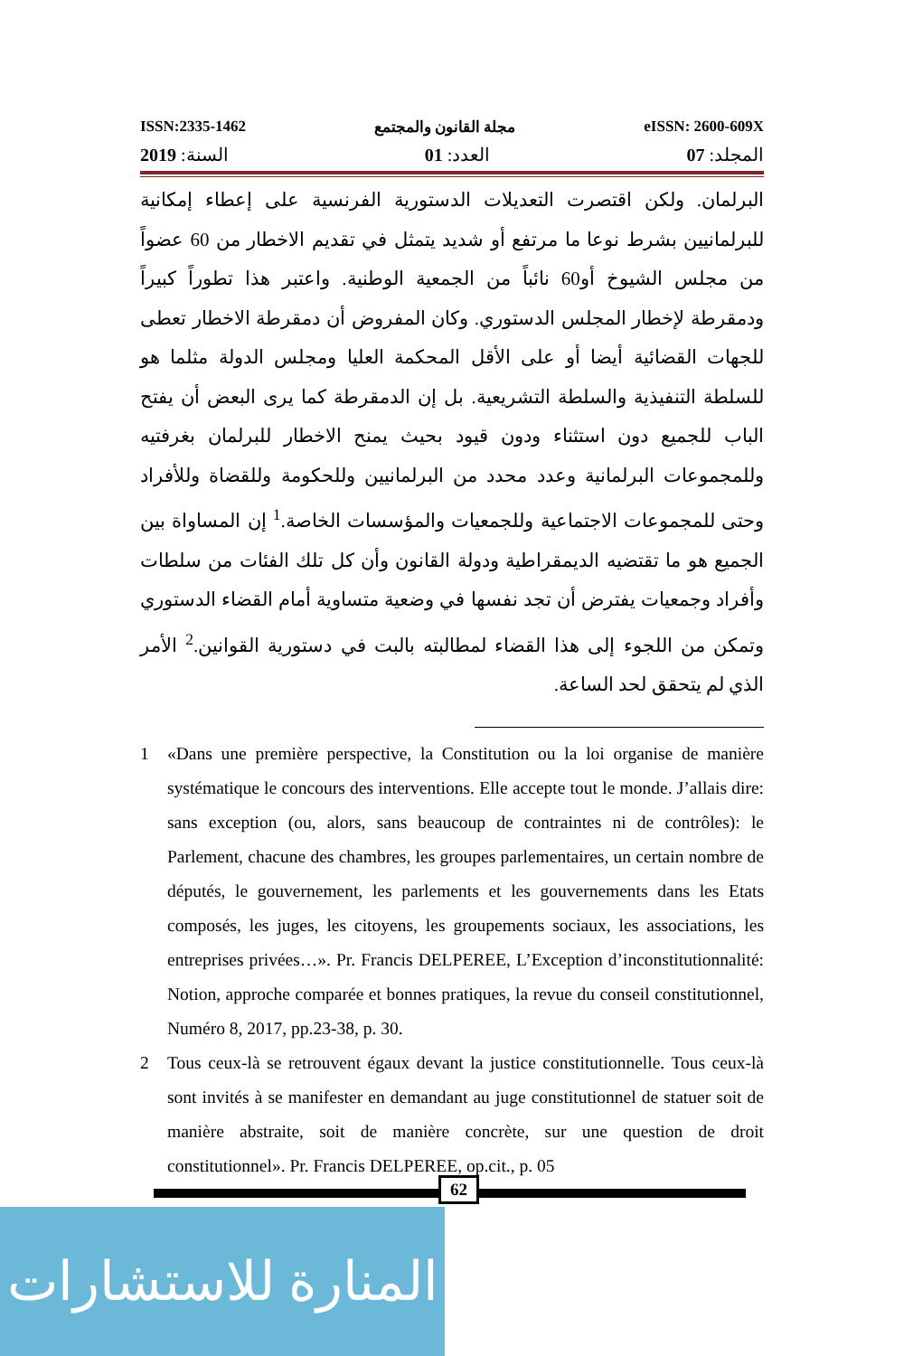ISSN:2335-1462 مجلة القانون والمجتمع eISSN: 2600-609X
المجلد: 07 العدد: 01 السنة: 2019
البرلمان. ولكن اقتصرت التعديلات الدستورية الفرنسية على إعطاء إمكانية للبرلمانيين بشرط نوعا ما مرتفع أو شديد يتمثل في تقديم الاخطار من 60 عضواً من مجلس الشيوخ أو60 نائباً من الجمعية الوطنية. واعتبر هذا تطوراً كبيراً ودمقرطة لإخطار المجلس الدستوري. وكان المفروض أن دمقرطة الاخطار تعطى للجهات القضائية أيضا أو على الأقل المحكمة العليا ومجلس الدولة مثلما هو للسلطة التنفيذية والسلطة التشريعية. بل إن الدمقرطة كما يرى البعض أن يفتح الباب للجميع دون استثناء ودون قيود بحيث يمنح الاخطار للبرلمان بغرفتيه وللمجموعات البرلمانية وعدد محدد من البرلمانيين وللحكومة وللقضاة وللأفراد وحتى للمجموعات الاجتماعية وللجمعيات والمؤسسات الخاصة.<sup>1</sup> إن المساواة بين الجميع هو ما تقتضيه الديمقراطية ودولة القانون وأن كل تلك الفئات من سلطات وأفراد وجمعيات يفترض أن تجد نفسها في وضعية متساوية أمام القضاء الدستوري وتمكن من اللجوء إلى هذا القضاء لمطالبته بالبت في دستورية القوانين.<sup>2</sup> الأمر الذي لم يتحقق لحد الساعة.
1 «Dans une première perspective, la Constitution ou la loi organise de manière systématique le concours des interventions. Elle accepte tout le monde. J’allais dire: sans exception (ou, alors, sans beaucoup de contraintes ni de contrôles): le Parlement, chacune des chambres, les groupes parlementaires, un certain nombre de députés, le gouvernement, les parlements et les gouvernements dans les Etats composés, les juges, les citoyens, les groupements sociaux, les associations, les entreprises privées…». Pr. Francis DELPEREE, L’Exception d’inconstitutionnalité: Notion, approche comparée et bonnes pratiques, la revue du conseil constitutionnel, Numéro 8, 2017, pp.23-38, p. 30.
2 Tous ceux-là se retrouvent égaux devant la justice constitutionnelle. Tous ceux-là sont invités à se manifester en demandant au juge constitutionnel de statuer soit de manière abstraite, soit de manière concrète, sur une question de droit constitutionnel». Pr. Francis DELPEREE, op.cit., p. 05
62
المنارة للاستشارات